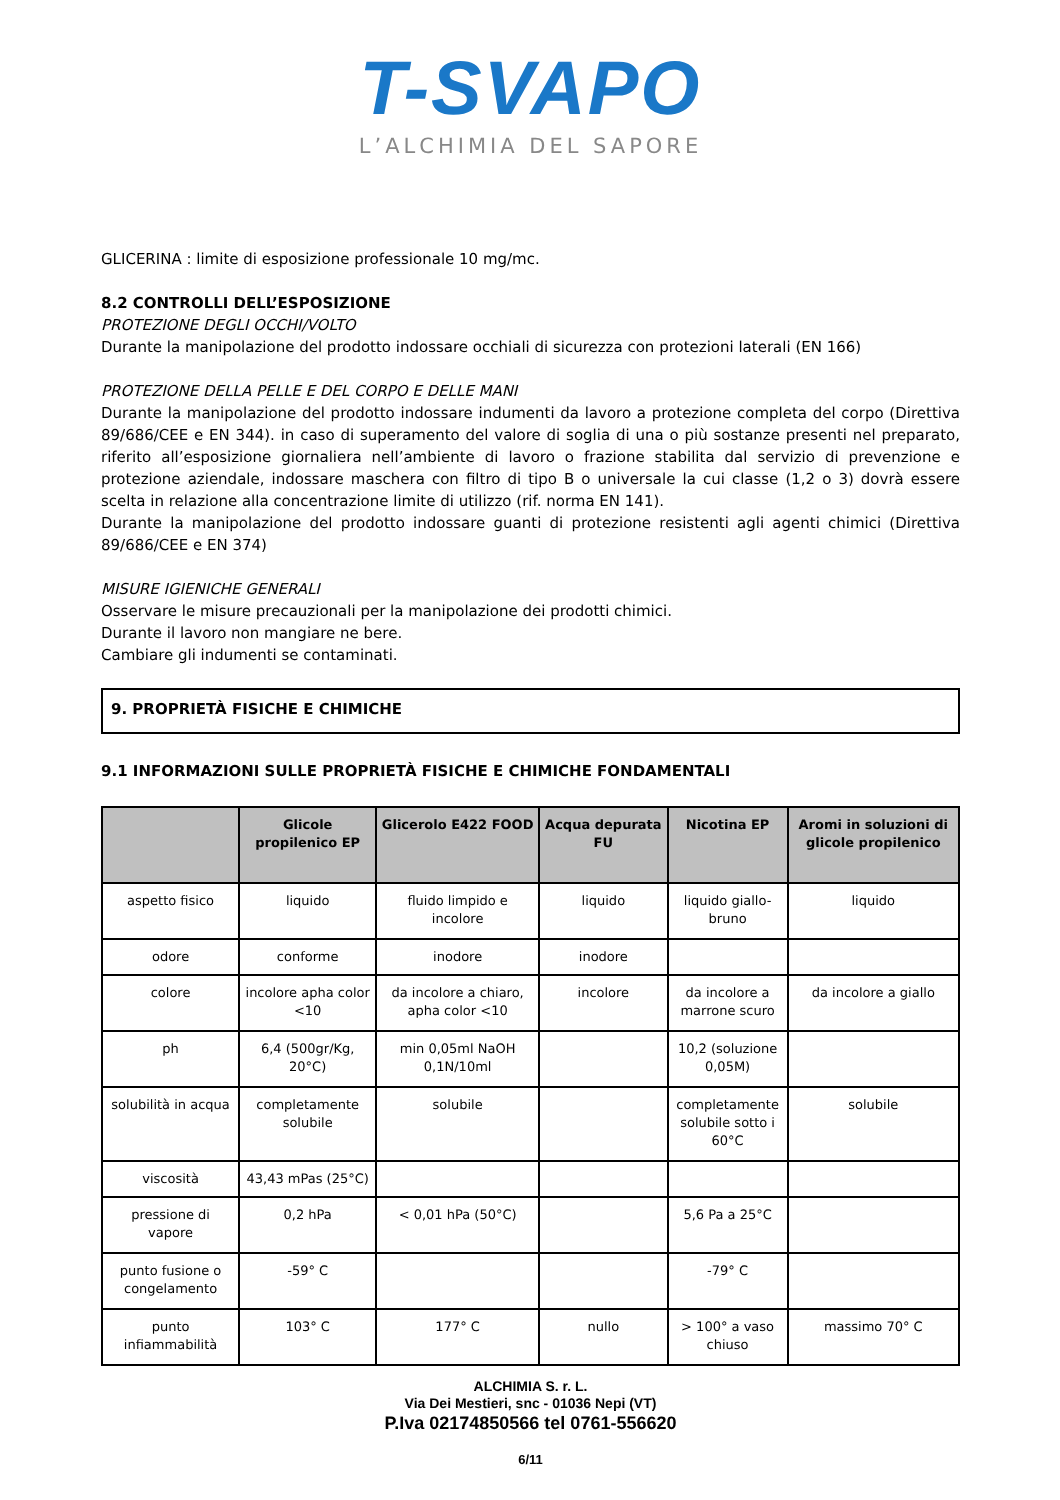T-SVAPO
L’ALCHIMIA DEL SAPORE
GLICERINA : limite di esposizione professionale 10 mg/mc.
8.2 CONTROLLI DELL’ESPOSIZIONE
PROTEZIONE DEGLI OCCHI/VOLTO
Durante la manipolazione del prodotto indossare occhiali di sicurezza con protezioni laterali (EN 166)
PROTEZIONE DELLA PELLE E DEL CORPO E DELLE MANI
Durante la manipolazione del prodotto indossare indumenti da lavoro a protezione completa del corpo (Direttiva 89/686/CEE e EN 344). in caso di superamento del valore di soglia di una o più sostanze presenti nel preparato, riferito all’esposizione giornaliera nell’ambiente di lavoro o frazione stabilita dal servizio di prevenzione e protezione aziendale, indossare maschera con filtro di tipo B o universale la cui classe (1,2 o 3) dovrà essere scelta in relazione alla concentrazione limite di utilizzo (rif. norma EN 141).
Durante la manipolazione del prodotto indossare guanti di protezione resistenti agli agenti chimici (Direttiva 89/686/CEE e EN 374)
MISURE IGIENICHE GENERALI
Osservare le misure precauzionali per la manipolazione dei prodotti chimici.
Durante il lavoro non mangiare ne bere.
Cambiare gli indumenti se contaminati.
9. PROPRIETÀ FISICHE E CHIMICHE
9.1 INFORMAZIONI SULLE PROPRIETÀ FISICHE E CHIMICHE FONDAMENTALI
| | Glicole propilenico EP | Glicerolo E422 FOOD | Acqua depurata FU | Nicotina EP | Aromi in soluzioni di glicole propilenico |
| --- | --- | --- | --- | --- | --- |
| aspetto fisico | liquido | fluido limpido e incolore | liquido | liquido giallo-bruno | liquido |
| odore | conforme | inodore | inodore | | |
| colore | incolore apha color <10 | da incolore a chiaro, apha color <10 | incolore | da incolore a marrone scuro | da incolore a giallo |
| ph | 6,4 (500gr/Kg, 20°C) | min 0,05ml NaOH 0,1N/10ml | | 10,2 (soluzione 0,05M) | |
| solubilità in acqua | completamente solubile | solubile | | completamente solubile sotto i 60°C | solubile |
| viscosità | 43,43 mPas (25°C) | | | | |
| pressione di vapore | 0,2 hPa | < 0,01 hPa (50°C) | | 5,6 Pa a 25°C | |
| punto fusione o congelamento | -59° C | | | -79° C | |
| punto infiammabilità | 103° C | 177° C | nullo | > 100° a vaso chiuso | massimo 70° C |
ALCHIMIA S. r. L.
Via Dei Mestieri, snc - 01036 Nepi (VT)
P.Iva 02174850566 tel 0761-556620
6/11